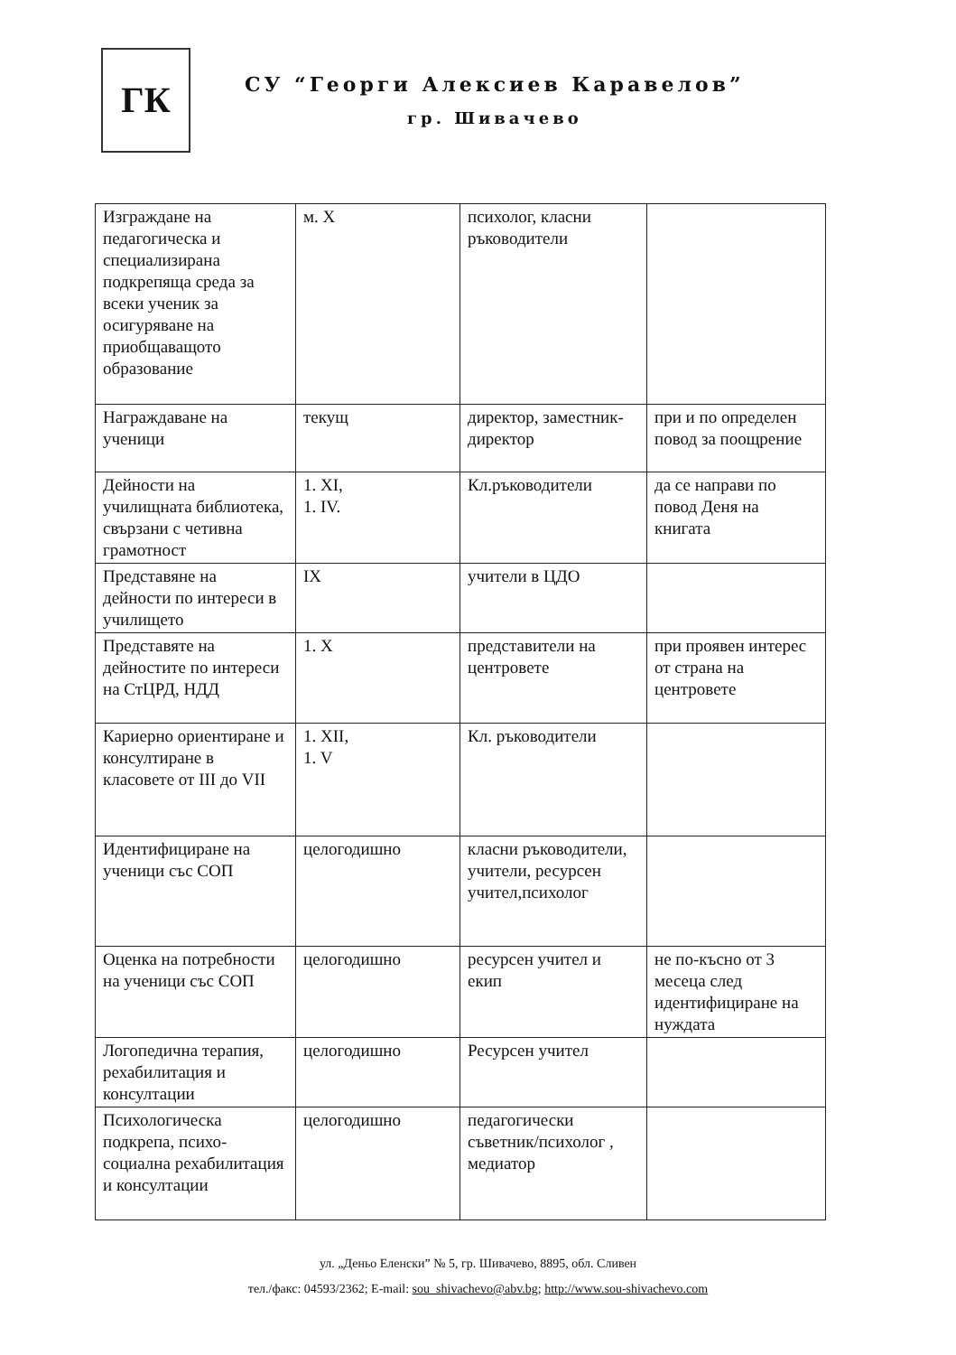ГК
СУ “Георги Алексиев Каравелов”
гр. Шивачево
| Изграждане на педагогическа и специализирана подкрепяща среда за всеки ученик за осигуряване на приобщаващото образование | м. X | психолог, класни ръководители | |
| Награждаване на ученици | текущ | директор, заместник-директор | при и по определен повод за поощрение |
| Дейности на училищната библиотека, свързани с четивна грамотност | 1. XI, 1. IV. | Кл.ръководители | да се направи по повод Деня на книгата |
| Представяне на дейности по интереси в училището | IX | учители в ЦДО | |
| Представяте на дейностите по интереси на СтЦРД, НДД | 1. X | представители на центровете | при проявен интерес от страна на центровете |
| Кариерно ориентиране и консултиране в класовете от III до VII | 1. XII, 1. V | Кл. ръководители | |
| Идентифициране на ученици със СОП | целогодишно | класни ръководители, учители, ресурсен учител,психолог | |
| Оценка на потребности на ученици със СОП | целогодишно | ресурсен учител и екип | не по-късно от 3 месеца след идентифициране на нуждата |
| Логопедична терапия, рехабилитация и консултации | целогодишно | Ресурсен учител | |
| Психологическа подкрепа, психо-социална рехабилитация и консултации | целогодишно | педагогически съветник/психолог , медиатор | |
ул. „Деньо Еленски” № 5, гр. Шивачево, 8895, обл. Сливен
тел./факс: 04593/2362; E-mail: sou_shivachevo@abv.bg; http://www.sou-shivachevo.com